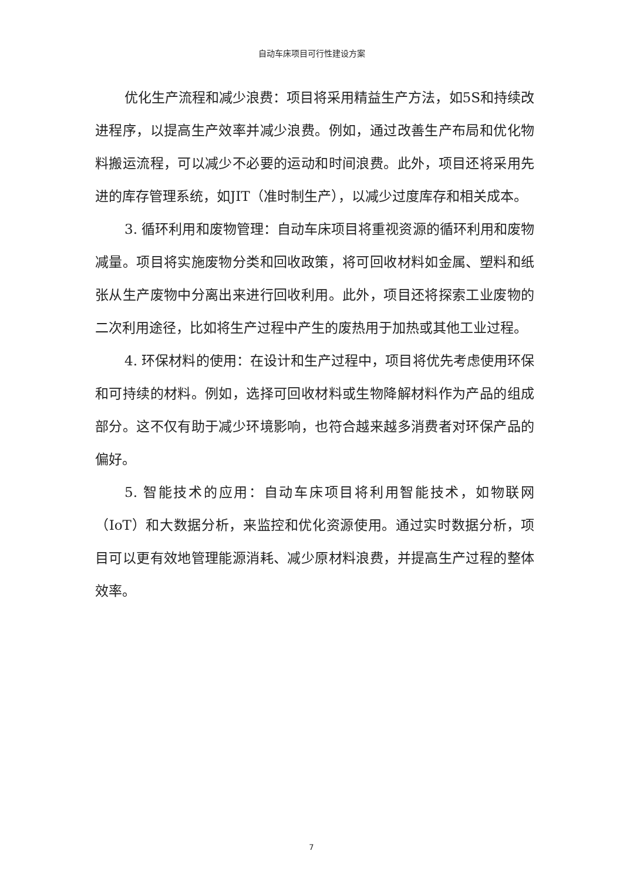自动车床项目可行性建设方案
优化生产流程和减少浪费：项目将采用精益生产方法，如5S和持续改进程序，以提高生产效率并减少浪费。例如，通过改善生产布局和优化物料搬运流程，可以减少不必要的运动和时间浪费。此外，项目还将采用先进的库存管理系统，如JIT（准时制生产），以减少过度库存和相关成本。
3. 循环利用和废物管理：自动车床项目将重视资源的循环利用和废物减量。项目将实施废物分类和回收政策，将可回收材料如金属、塑料和纸张从生产废物中分离出来进行回收利用。此外，项目还将探索工业废物的二次利用途径，比如将生产过程中产生的废热用于加热或其他工业过程。
4. 环保材料的使用：在设计和生产过程中，项目将优先考虑使用环保和可持续的材料。例如，选择可回收材料或生物降解材料作为产品的组成部分。这不仅有助于减少环境影响，也符合越来越多消费者对环保产品的偏好。
5. 智能技术的应用：自动车床项目将利用智能技术，如物联网（IoT）和大数据分析，来监控和优化资源使用。通过实时数据分析，项目可以更有效地管理能源消耗、减少原材料浪费，并提高生产过程的整体效率。
7